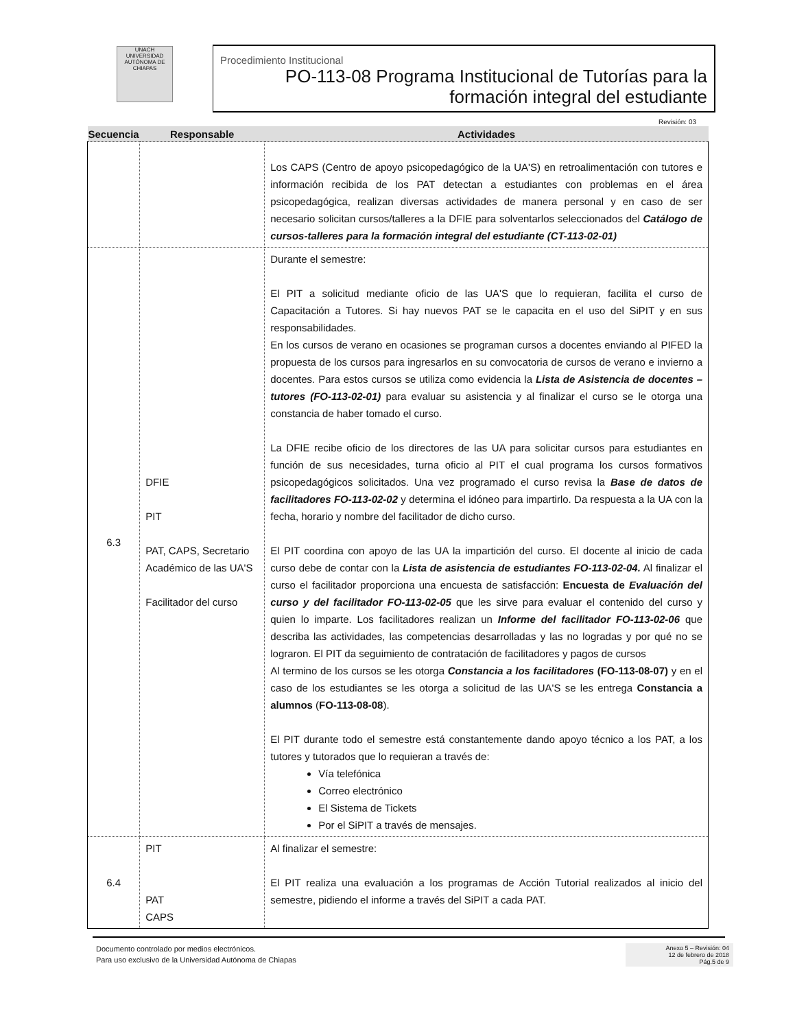UNACH
UNIVERSIDAD AUTÓNOMA DE CHIAPAS
Procedimiento Institucional
PO-113-08 Programa Institucional de Tutorías para la formación integral del estudiante
Revisión: 03
| Secuencia | Responsable | Actividades |
| --- | --- | --- |
| | | Los CAPS (Centro de apoyo psicopedagógico de la UA'S) en retroalimentación con tutores e información recibida de los PAT detectan a estudiantes con problemas en el área psicopedagógica, realizan diversas actividades de manera personal y en caso de ser necesario solicitan cursos/talleres a la DFIE para solventarlos seleccionados del Catálogo de cursos-talleres para la formación integral del estudiante (CT-113-02-01) |
| 6.3 | DFIE PIT PAT, CAPS, Secretario Académico de las UA'S Facilitador del curso | Durante el semestre: El PIT a solicitud mediante oficio de las UA'S que lo requieran, facilita el curso de Capacitación a Tutores. Si hay nuevos PAT se le capacita en el uso del SiPIT y en sus responsabilidades. En los cursos de verano en ocasiones se programan cursos a docentes enviando al PIFED la propuesta de los cursos para ingresarlos en su convocatoria de cursos de verano e invierno a docentes. Para estos cursos se utiliza como evidencia la Lista de Asistencia de docentes – tutores (FO-113-02-01) para evaluar su asistencia y al finalizar el curso se le otorga una constancia de haber tomado el curso. La DFIE recibe oficio de los directores de las UA para solicitar cursos para estudiantes en función de sus necesidades, turna oficio al PIT el cual programa los cursos formativos psicopedagógicos solicitados. Una vez programado el curso revisa la Base de datos de facilitadores FO-113-02-02 y determina el idóneo para impartirlo. Da respuesta a la UA con la fecha, horario y nombre del facilitador de dicho curso. El PIT coordina con apoyo de las UA la impartición del curso. El docente al inicio de cada curso debe de contar con la Lista de asistencia de estudiantes FO-113-02-04. Al finalizar el curso el facilitador proporciona una encuesta de satisfacción: Encuesta de Evaluación del curso y del facilitador FO-113-02-05 que les sirve para evaluar el contenido del curso y quien lo imparte. Los facilitadores realizan un Informe del facilitador FO-113-02-06 que describa las actividades, las competencias desarrolladas y las no logradas y por qué no se lograron. El PIT da seguimiento de contratación de facilitadores y pagos de cursos Al termino de los cursos se les otorga Constancia a los facilitadores (FO-113-08-07) y en el caso de los estudiantes se les otorga a solicitud de las UA'S se les entrega Constancia a alumnos ( FO-113-08-08 ). El PIT durante todo el semestre está constantemente dando apoyo técnico a los PAT, a los tutores y tutorados que lo requieran a través de: Vía telefónica Correo electrónico El Sistema de Tickets Por el SiPIT a través de mensajes. |
| 6.4 | PIT PAT CAPS | Al finalizar el semestre: El PIT realiza una evaluación a los programas de Acción Tutorial realizados al inicio del semestre, pidiendo el informe a través del SiPIT a cada PAT. |
Documento controlado por medios electrónicos.
Para uso exclusivo de la Universidad Autónoma de Chiapas
Anexo 5 – Revisión: 04
12 de febrero de 2018
Pág.5 de 9